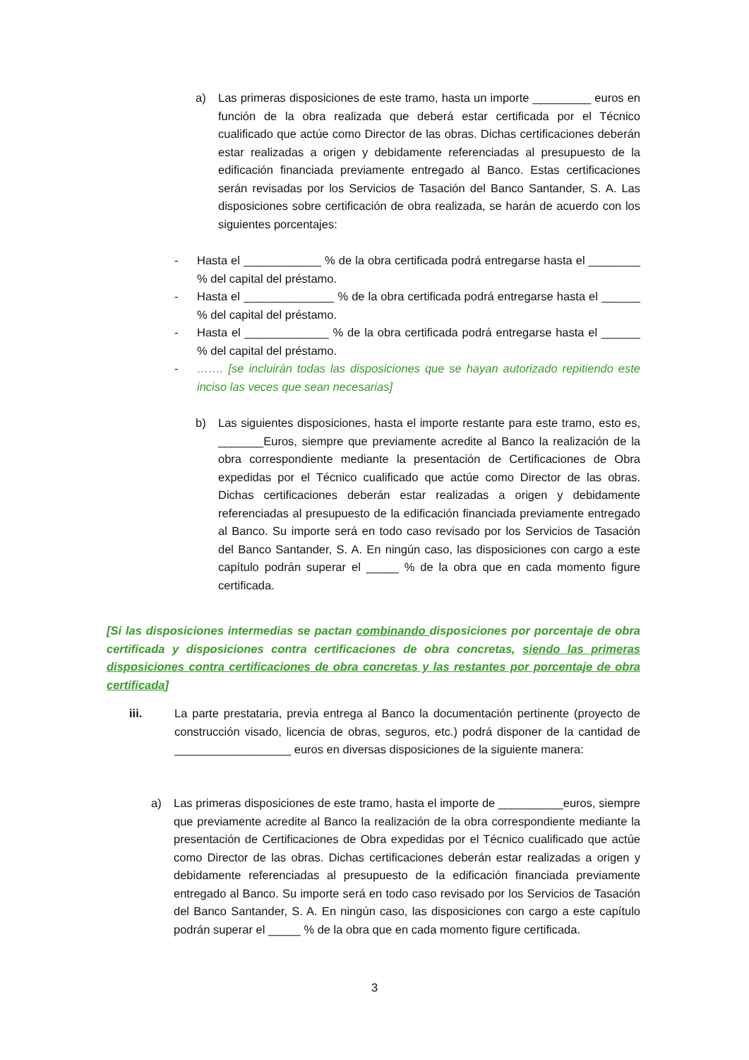a) Las primeras disposiciones de este tramo, hasta un importe _________ euros en función de la obra realizada que deberá estar certificada por el Técnico cualificado que actúe como Director de las obras. Dichas certificaciones deberán estar realizadas a origen y debidamente referenciadas al presupuesto de la edificación financiada previamente entregado al Banco. Estas certificaciones serán revisadas por los Servicios de Tasación del Banco Santander, S. A. Las disposiciones sobre certificación de obra realizada, se harán de acuerdo con los siguientes porcentajes:
- Hasta el ____________ % de la obra certificada podrá entregarse hasta el ________ % del capital del préstamo.
- Hasta el ______________ % de la obra certificada podrá entregarse hasta el ______ % del capital del préstamo.
- Hasta el _____________ % de la obra certificada podrá entregarse hasta el ______ % del capital del préstamo.
- ……. [se incluirán todas las disposiciones que se hayan autorizado repitiendo este inciso las veces que sean necesarias]
b) Las siguientes disposiciones, hasta el importe restante para este tramo, esto es, _______Euros, siempre que previamente acredite al Banco la realización de la obra correspondiente mediante la presentación de Certificaciones de Obra expedidas por el Técnico cualificado que actúe como Director de las obras. Dichas certificaciones deberán estar realizadas a origen y debidamente referenciadas al presupuesto de la edificación financiada previamente entregado al Banco. Su importe será en todo caso revisado por los Servicios de Tasación del Banco Santander, S. A. En ningún caso, las disposiciones con cargo a este capítulo podrán superar el _____ % de la obra que en cada momento figure certificada.
[Si las disposiciones intermedias se pactan combinando disposiciones por porcentaje de obra certificada y disposiciones contra certificaciones de obra concretas, siendo las primeras disposiciones contra certificaciones de obra concretas y las restantes por porcentaje de obra certificada]
iii. La parte prestataria, previa entrega al Banco la documentación pertinente (proyecto de construcción visado, licencia de obras, seguros, etc.) podrá disponer de la cantidad de __________________ euros en diversas disposiciones de la siguiente manera:
a) Las primeras disposiciones de este tramo, hasta el importe de __________euros, siempre que previamente acredite al Banco la realización de la obra correspondiente mediante la presentación de Certificaciones de Obra expedidas por el Técnico cualificado que actúe como Director de las obras. Dichas certificaciones deberán estar realizadas a origen y debidamente referenciadas al presupuesto de la edificación financiada previamente entregado al Banco. Su importe será en todo caso revisado por los Servicios de Tasación del Banco Santander, S. A. En ningún caso, las disposiciones con cargo a este capítulo podrán superar el _____ % de la obra que en cada momento figure certificada.
3